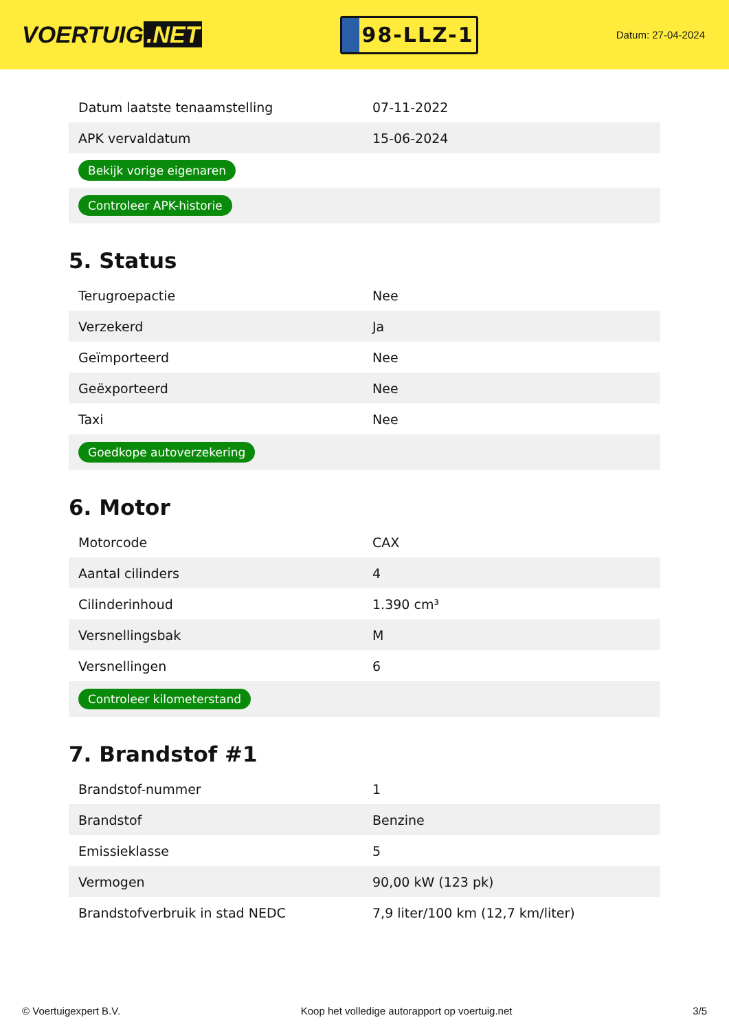VOERTUIG.NET
98-LLZ-1
Datum: 27-04-2024
| Datum laatste tenaamstelling | 07-11-2022 |
| APK vervaldatum | 15-06-2024 |
| Bekijk vorige eigenaren | |
| Controleer APK-historie | |
5. Status
| Terugroepactie | Nee |
| Verzekerd | Ja |
| Geïmporteerd | Nee |
| Geëxporteerd | Nee |
| Taxi | Nee |
| Goedkope autoverzekering | |
6. Motor
| Motorcode | CAX |
| Aantal cilinders | 4 |
| Cilinderinhoud | 1.390 cm³ |
| Versnellingsbak | M |
| Versnellingen | 6 |
| Controleer kilometerstand | |
7. Brandstof #1
| Brandstof-nummer | 1 |
| Brandstof | Benzine |
| Emissieklasse | 5 |
| Vermogen | 90,00 kW (123 pk) |
| Brandstofverbruik in stad NEDC | 7,9 liter/100 km (12,7 km/liter) |
© Voertuigexpert B.V. Koop het volledige autorapport op voertuig.net 3/5